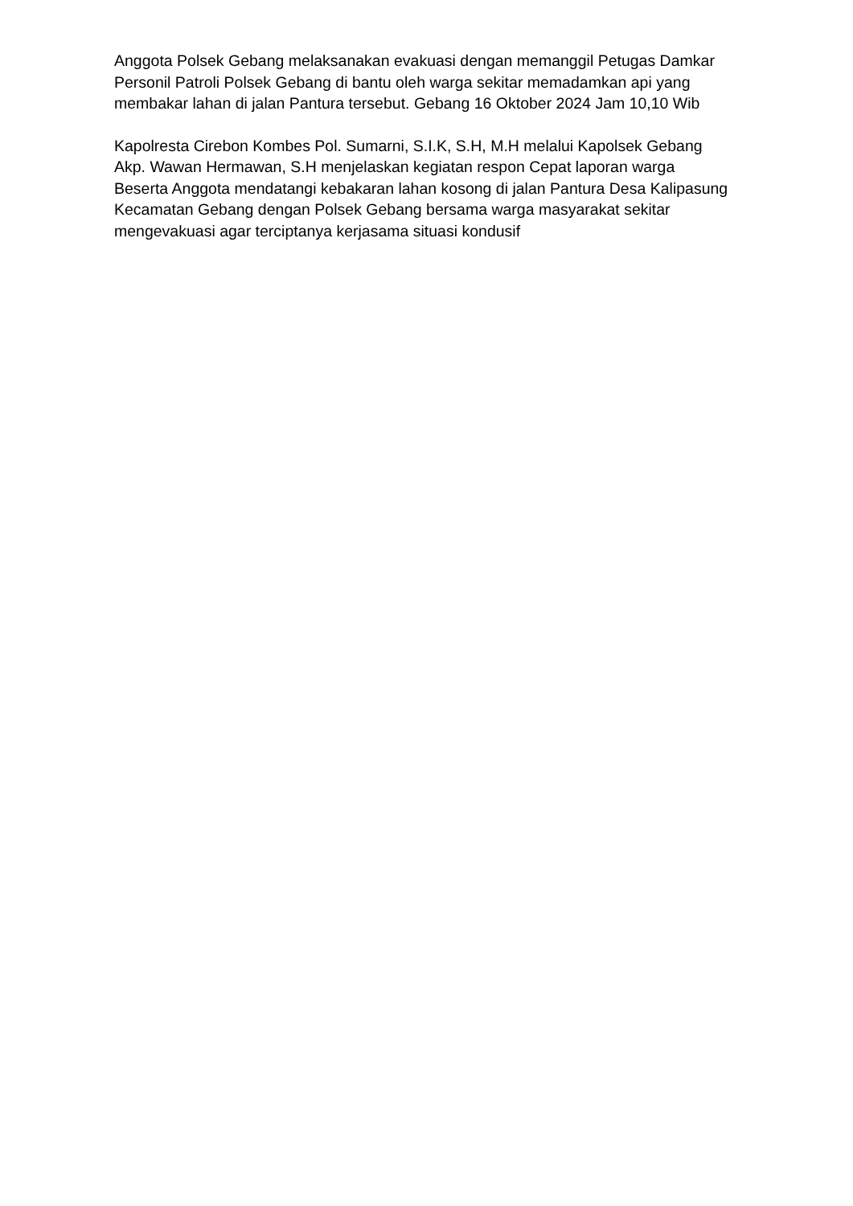Anggota Polsek Gebang melaksanakan evakuasi dengan memanggil Petugas Damkar
Personil Patroli Polsek Gebang di bantu oleh warga sekitar memadamkan api yang membakar lahan di jalan Pantura tersebut. Gebang 16 Oktober 2024 Jam 10,10 Wib
Kapolresta Cirebon Kombes Pol. Sumarni, S.I.K, S.H, M.H melalui Kapolsek Gebang Akp. Wawan Hermawan, S.H menjelaskan kegiatan respon Cepat laporan warga Beserta Anggota mendatangi kebakaran lahan kosong di jalan Pantura Desa Kalipasung Kecamatan Gebang dengan Polsek Gebang bersama warga masyarakat sekitar mengevakuasi agar terciptanya kerjasama situasi kondusif